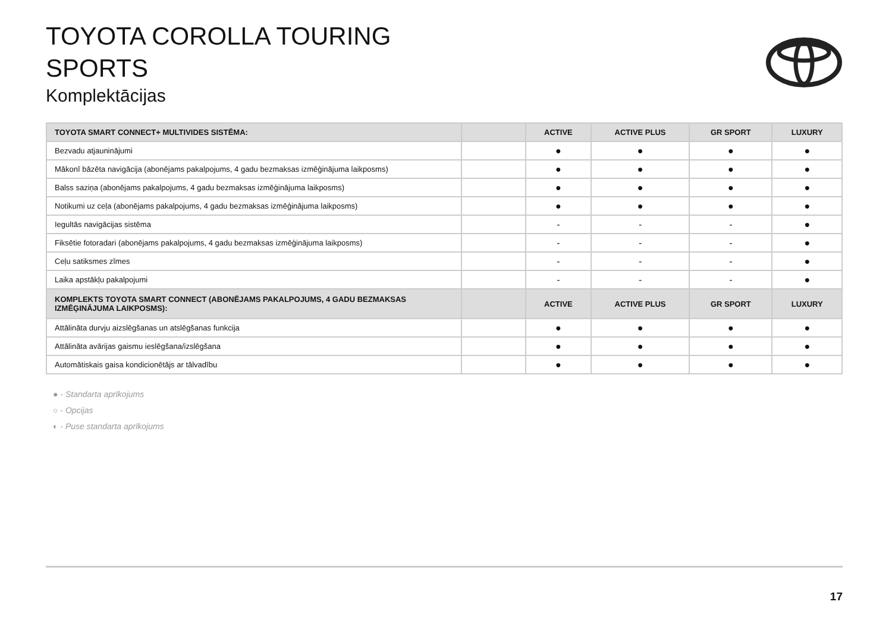TOYOTA COROLLA TOURING
SPORTS
Komplektācijas
| TOYOTA SMART CONNECT+ MULTIVIDES SISTĒMA: | | ACTIVE | ACTIVE PLUS | GR SPORT | LUXURY |
| --- | --- | --- | --- | --- | --- |
| Bezvadu atjauninājumi | | ● | ● | ● | ● |
| Mākonī bāzēta navigācija (abonējams pakalpojums, 4 gadu bezmaksas izmēģinājuma laikposms) | | ● | ● | ● | ● |
| Balss saziņa (abonējams pakalpojums, 4 gadu bezmaksas izmēģinājuma laikposms) | | ● | ● | ● | ● |
| Notikumi uz ceļa (abonējams pakalpojums, 4 gadu bezmaksas izmēģinājuma laikposms) | | ● | ● | ● | ● |
| Iegultās navigācijas sistēma | | - | - | - | ● |
| Fiksētie fotoradari (abonējams pakalpojums, 4 gadu bezmaksas izmēģinājuma laikposms) | | - | - | - | ● |
| Ceļu satiksmes zīmes | | - | - | - | ● |
| Laika apstākļu pakalpojumi | | - | - | - | ● |
| KOMPLEKTS TOYOTA SMART CONNECT (ABONĒJAMS PAKALPOJUMS, 4 GADU BEZMAKSAS IZMĒĢINĀJUMA LAIKPOSMS): | | ACTIVE | ACTIVE PLUS | GR SPORT | LUXURY |
| Attālināta durvju aizslēgšanas un atslēgšanas funkcija | | ● | ● | ● | ● |
| Attālināta avārijas gaismu ieslēgšana/izslēgšana | | ● | ● | ● | ● |
| Automātiskais gaisa kondicionētājs ar tālvadību | | ● | ● | ● | ● |
● - Standarta aprīkojums
○ - Opcijas
◐ - Puse standarta aprīkojums
17